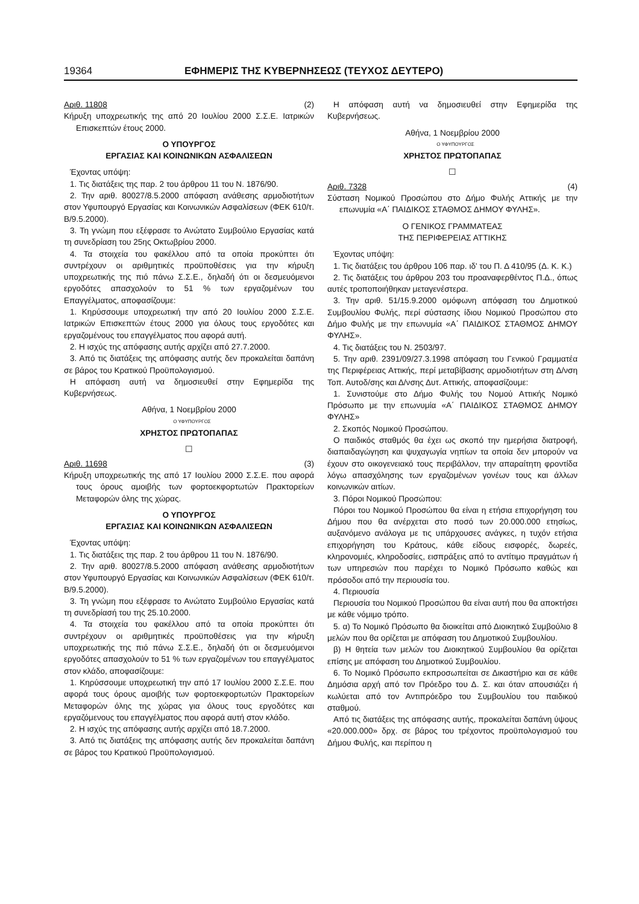19364 ΕΦΗΜΕΡΙΣ ΤΗΣ ΚΥΒΕΡΝΗΣΕΩΣ (ΤΕΥΧΟΣ ΔΕΥΤΕΡΟ)
Αριθ. 11808 (2)
Κήρυξη υποχρεωτικής της από 20 Ιουλίου 2000 Σ.Σ.Ε. Ιατρικών Επισκεπτών έτους 2000.
Ο ΥΠΟΥΡΓΟΣ
ΕΡΓΑΣΙΑΣ ΚΑΙ ΚΟΙΝΩΝΙΚΩΝ ΑΣΦΑΛΙΣΕΩΝ
Έχοντας υπόψη:
1. Τις διατάξεις της παρ. 2 του άρθρου 11 του Ν. 1876/90.
2. Την αριθ. 80027/8.5.2000 απόφαση ανάθεσης αρμοδιοτήτων στον Υφυπουργό Εργασίας και Κοινωνικών Ασφαλίσεων (ΦΕΚ 610/τ. Β/9.5.2000).
3. Τη γνώμη που εξέφρασε το Ανώτατο Συμβούλιο Εργασίας κατά τη συνεδρίαση του 25ης Οκτωβρίου 2000.
4. Τα στοιχεία του φακέλλου από τα οποία προκύπτει ότι συντρέχουν οι αριθμητικές προϋποθέσεις για την κήρυξη υποχρεωτικής της πιό πάνω Σ.Σ.Ε., δηλαδή ότι οι δεσμευόμενοι εργοδότες απασχολούν το 51 % των εργαζομένων του Επαγγέλματος, αποφασίζουμε:
1. Κηρύσσουμε υποχρεωτική την από 20 Ιουλίου 2000 Σ.Σ.Ε. Ιατρικών Επισκεπτών έτους 2000 για όλους τους εργοδότες και εργαζομένους του επαγγέλματος που αφορά αυτή.
2. Η ισχύς της απόφασης αυτής αρχίζει από 27.7.2000.
3. Από τις διατάξεις της απόφασης αυτής δεν προκαλείται δαπάνη σε βάρος του Κρατικού Προϋπολογισμού.
Η απόφαση αυτή να δημοσιευθεί στην Εφημερίδα της Κυβερνήσεως.
Αθήνα, 1 Νοεμβρίου 2000
Ο ΥΦΥΠΟΥΡΓΟΣ
ΧΡΗΣΤΟΣ ΠΡΩΤΟΠΑΠΑΣ
☐
Αριθ. 11698 (3)
Κήρυξη υποχρεωτικής της από 17 Ιουλίου 2000 Σ.Σ.Ε. που αφορά τους όρους αμοιβής των φορτοεκφορτωτών Πρακτορείων Μεταφορών όλης της χώρας.
Ο ΥΠΟΥΡΓΟΣ
ΕΡΓΑΣΙΑΣ ΚΑΙ ΚΟΙΝΩΝΙΚΩΝ ΑΣΦΑΛΙΣΕΩΝ
Έχοντας υπόψη:
1. Τις διατάξεις της παρ. 2 του άρθρου 11 του Ν. 1876/90.
2. Την αριθ. 80027/8.5.2000 απόφαση ανάθεσης αρμοδιοτήτων στον Υφυπουργό Εργασίας και Κοινωνικών Ασφαλίσεων (ΦΕΚ 610/τ. Β/9.5.2000).
3. Τη γνώμη που εξέφρασε το Ανώτατο Συμβούλιο Εργασίας κατά τη συνεδρίασή του της 25.10.2000.
4. Τα στοιχεία του φακέλλου από τα οποία προκύπτει ότι συντρέχουν οι αριθμητικές προϋποθέσεις για την κήρυξη υποχρεωτικής της πιό πάνω Σ.Σ.Ε., δηλαδή ότι οι δεσμευόμενοι εργοδότες απασχολούν το 51 % των εργαζομένων του επαγγέλματος στον κλάδο, αποφασίζουμε:
1. Κηρύσσουμε υποχρεωτική την από 17 Ιουλίου 2000 Σ.Σ.Ε. που αφορά τους όρους αμοιβής των φορτοεκφορτωτών Πρακτορείων Μεταφορών όλης της χώρας για όλους τους εργοδότες και εργαζόμενους του επαγγέλματος που αφορά αυτή στον κλάδο.
2. Η ισχύς της απόφασης αυτής αρχίζει από 18.7.2000.
3. Από τις διατάξεις της απόφασης αυτής δεν προκαλείται δαπάνη σε βάρος του Κρατικού Προϋπολογισμού.
Η απόφαση αυτή να δημοσιευθεί στην Εφημερίδα της Κυβερνήσεως.
Αθήνα, 1 Νοεμβρίου 2000
Ο ΥΦΥΠΟΥΡΓΟΣ
ΧΡΗΣΤΟΣ ΠΡΩΤΟΠΑΠΑΣ
☐
Αριθ. 7328 (4)
Σύσταση Νομικού Προσώπου στο Δήμο Φυλής Αττικής με την επωνυμία «Α΄ ΠΑΙΔΙΚΟΣ ΣΤΑΘΜΟΣ ΔΗΜΟΥ ΦΥΛΗΣ».
Ο ΓΕΝΙΚΟΣ ΓΡΑΜΜΑΤΕΑΣ
ΤΗΣ ΠΕΡΙΦΕΡΕΙΑΣ ΑΤΤΙΚΗΣ
Έχοντας υπόψη:
1. Τις διατάξεις του άρθρου 106 παρ. ιδ' του Π. Δ 410/95 (Δ. Κ. Κ.)
2. Τις διατάξεις του άρθρου 203 του προαναφερθέντος Π.Δ., όπως αυτές τροποποιήθηκαν μεταγενέστερα.
3. Την αριθ. 51/15.9.2000 ομόφωνη απόφαση του Δημοτικού Συμβουλίου Φυλής, περί σύστασης ίδιου Νομικού Προσώπου στο Δήμο Φυλής με την επωνυμία «Α΄ ΠΑΙΔΙΚΟΣ ΣΤΑΘΜΟΣ ΔΗΜΟΥ ΦΥΛΗΣ».
4. Τις διατάξεις του Ν. 2503/97.
5. Την αριθ. 2391/09/27.3.1998 απόφαση του Γενικού Γραμματέα της Περιφέρειας Αττικής, περί μεταβίβασης αρμοδιοτήτων στη Δ/νση Τοπ. Αυτοδ/σης και Δ/νσης Δυτ. Αττικής, αποφασίζουμε:
1. Συνιστούμε στο Δήμο Φυλής του Νομού Αττικής Νομικό Πρόσωπο με την επωνυμία «Α΄ ΠΑΙΔΙΚΟΣ ΣΤΑΘΜΟΣ ΔΗΜΟΥ ΦΥΛΗΣ»
2. Σκοπός Νομικού Προσώπου.
Ο παιδικός σταθμός θα έχει ως σκοπό την ημερήσια διατροφή, διαπαιδαγώγηση και ψυχαγωγία νηπίων τα οποία δεν μπορούν να έχουν στο οικογενειακό τους περιβάλλον, την απαραίτητη φροντίδα λόγω απασχόλησης των εργαζομένων γονέων τους και άλλων κοινωνικών αιτίων.
3. Πόροι Νομικού Προσώπου:
Πόροι του Νομικού Προσώπου θα είναι η ετήσια επιχορήγηση του Δήμου που θα ανέρχεται στο ποσό των 20.000.000 ετησίως, αυξανόμενο ανάλογα με τις υπάρχουσες ανάγκες, η τυχόν ετήσια επιχορήγηση του Κράτους, κάθε είδους εισφορές, δωρεές, κληρονομιές, κληροδοσίες, εισπράξεις από το αντίτιμο πραγμάτων ή των υπηρεσιών που παρέχει το Νομικό Πρόσωπο καθώς και πρόσοδοι από την περιουσία του.
4. Περιουσία
Περιουσία του Νομικού Προσώπου θα είναι αυτή που θα αποκτήσει με κάθε νόμιμο τρόπο.
5. α) Το Νομικό Πρόσωπο θα διοικείται από Διοικητικό Συμβούλιο 8 μελών που θα ορίζεται με απόφαση του Δημοτικού Συμβουλίου.
β) Η θητεία των μελών του Διοικητικού Συμβουλίου θα ορίζεται επίσης με απόφαση του Δημοτικού Συμβουλίου.
6. Το Νομικό Πρόσωπο εκπροσωπείται σε Δικαστήριο και σε κάθε Δημόσια αρχή από τον Πρόεδρο του Δ. Σ. και όταν απουσιάζει ή κωλύεται από τον Αντιπρόεδρο του Συμβουλίου του παιδικού σταθμού.
Από τις διατάξεις της απόφασης αυτής, προκαλείται δαπάνη ύψους «20.000.000» δρχ. σε βάρος του τρέχοντος προϋπολογισμού του Δήμου Φυλής, και περίπου η